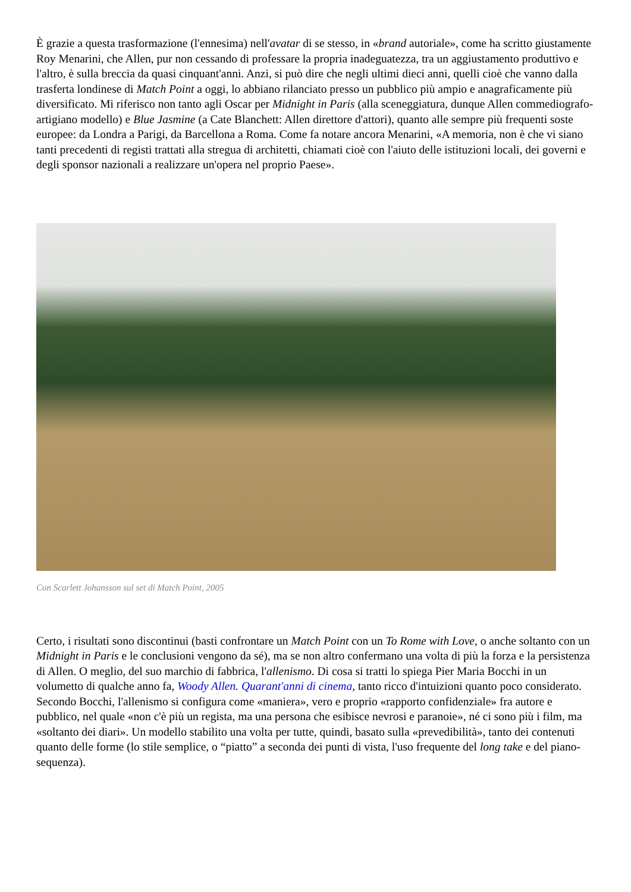È grazie a questa trasformazione (l'ennesima) nell'avatar di se stesso, in «brand autoriale», come ha scritto giustamente Roy Menarini, che Allen, pur non cessando di professare la propria inadeguatezza, tra un aggiustamento produttivo e l'altro, è sulla breccia da quasi cinquant'anni. Anzi, si può dire che negli ultimi dieci anni, quelli cioè che vanno dalla trasferta londinese di Match Point a oggi, lo abbiano rilanciato presso un pubblico più ampio e anagraficamente più diversificato. Mi riferisco non tanto agli Oscar per Midnight in Paris (alla sceneggiatura, dunque Allen commediografo-artigiano modello) e Blue Jasmine (a Cate Blanchett: Allen direttore d'attori), quanto alle sempre più frequenti soste europee: da Londra a Parigi, da Barcellona a Roma. Come fa notare ancora Menarini, «A memoria, non è che vi siano tanti precedenti di registi trattati alla stregua di architetti, chiamati cioè con l'aiuto delle istituzioni locali, dei governi e degli sponsor nazionali a realizzare un'opera nel proprio Paese».
Con Scarlett Johansson sul set di Match Point, 2005
Certo, i risultati sono discontinui (basti confrontare un Match Point con un To Rome with Love, o anche soltanto con un Midnight in Paris e le conclusioni vengono da sé), ma se non altro confermano una volta di più la forza e la persistenza di Allen. O meglio, del suo marchio di fabbrica, l'allenismo. Di cosa si tratti lo spiega Pier Maria Bocchi in un volumetto di qualche anno fa, Woody Allen. Quarant'anni di cinema, tanto ricco d'intuizioni quanto poco considerato. Secondo Bocchi, l'allenismo si configura come «maniera», vero e proprio «rapporto confidenziale» fra autore e pubblico, nel quale «non c'è più un regista, ma una persona che esibisce nevrosi e paranoie», né ci sono più i film, ma «soltanto dei diari». Un modello stabilito una volta per tutte, quindi, basato sulla «prevedibilità», tanto dei contenuti quanto delle forme (lo stile semplice, o “piatto” a seconda dei punti di vista, l'uso frequente del long take e del piano-sequenza).